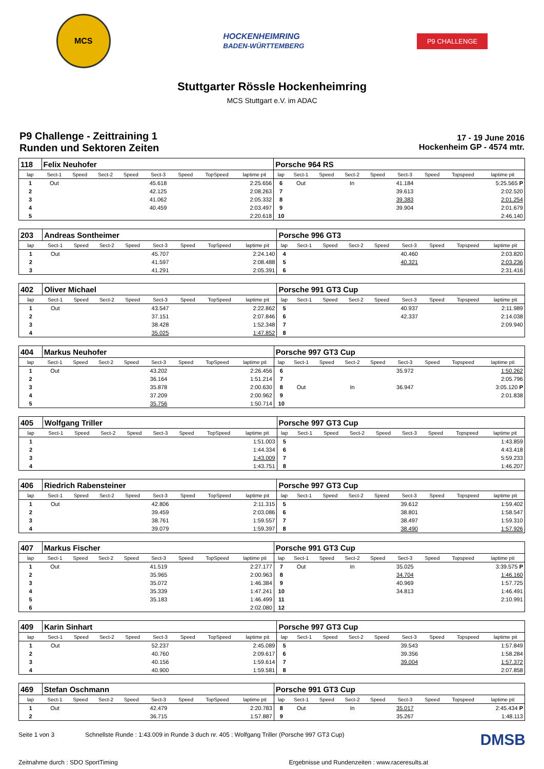MCS
HOCKENHEIMRING
BADEN-WÜRTTEMBERG
P9 CHALLENGE
Stuttgarter Rössle Hockenheimring
MCS Stuttgart e.V. im ADAC
P9 Challenge - Zeittraining 1
Runden und Sektoren Zeiten
17 - 19 June 2016
Hockenheim GP - 4574 mtr.
| 118 | Felix Neuhofer | | | | | | | | Porsche 964 RS | | | | | | | | |
| lap | Sect-1 | Speed | Sect-2 | Speed | Sect-3 | Speed | TopSpeed | laptime pit | lap | Sect-1 | Speed | Sect-2 | Speed | Sect-3 | Speed | Topspeed | laptime pit |
| 1 | Out | | | | 45.618 | | | 2:25.656 | 6 | Out | | In | | 41.184 | | | 5:25.565 P |
| 2 | | | | | 42.125 | | | 2:08.263 | 7 | | | | | 39.613 | | | 2:02.520 |
| 3 | | | | | 41.062 | | | 2:05.332 | 8 | | | | | 39.383 | | | 2:01.254 |
| 4 | | | | | 40.459 | | | 2:03.497 | 9 | | | | | 39.904 | | | 2:01.679 |
| 5 | | | | | | | | 2:20.618 | 10 | | | | | | | | 2:46.140 |
| 203 | Andreas Sontheimer | | | | | | | | Porsche 996 GT3 | | | | | | | | |
| lap | Sect-1 | Speed | Sect-2 | Speed | Sect-3 | Speed | TopSpeed | laptime pit | lap | Sect-1 | Speed | Sect-2 | Speed | Sect-3 | Speed | Topspeed | laptime pit |
| 1 | Out | | | | 45.707 | | | 2:24.140 | 4 | | | | | 40.460 | | | 2:03.820 |
| 2 | | | | | 41.597 | | | 2:08.488 | 5 | | | | | 40.321 | | | 2:03.236 |
| 3 | | | | | 41.291 | | | 2:05.391 | 6 | | | | | | | | 2:31.416 |
| 402 | Oliver Michael | | | | | | | | Porsche 991 GT3 Cup | | | | | | | | |
| lap | Sect-1 | Speed | Sect-2 | Speed | Sect-3 | Speed | TopSpeed | laptime pit | lap | Sect-1 | Speed | Sect-2 | Speed | Sect-3 | Speed | Topspeed | laptime pit |
| 1 | Out | | | | 43.547 | | | 2:22.862 | 5 | | | | | 40.937 | | | 2:11.989 |
| 2 | | | | | 37.151 | | | 2:07.846 | 6 | | | | | 42.337 | | | 2:14.038 |
| 3 | | | | | 38.428 | | | 1:52.348 | 7 | | | | | | | | 2:09.940 |
| 4 | | | | | 35.025 | | | 1:47.852 | 8 | | | | | | | | |
| 404 | Markus Neuhofer | | | | | | | | Porsche 997 GT3 Cup | | | | | | | | |
| lap | Sect-1 | Speed | Sect-2 | Speed | Sect-3 | Speed | TopSpeed | laptime pit | lap | Sect-1 | Speed | Sect-2 | Speed | Sect-3 | Speed | Topspeed | laptime pit |
| 1 | Out | | | | 43.202 | | | 2:26.456 | 6 | | | | | 35.972 | | | 1:50.262 |
| 2 | | | | | 36.164 | | | 1:51.214 | 7 | | | | | | | | 2:05.796 |
| 3 | | | | | 35.878 | | | 2:00.630 | 8 | Out | | In | | 36.947 | | | 3:05.120 P |
| 4 | | | | | 37.209 | | | 2:00.962 | 9 | | | | | | | | 2:01.838 |
| 5 | | | | | 35.756 | | | 1:50.714 | 10 | | | | | | | | |
| 405 | Wolfgang Triller | | | | | | | | Porsche 997 GT3 Cup | | | | | | | | |
| lap | Sect-1 | Speed | Sect-2 | Speed | Sect-3 | Speed | TopSpeed | laptime pit | lap | Sect-1 | Speed | Sect-2 | Speed | Sect-3 | Speed | Topspeed | laptime pit |
| 1 | | | | | | | | 1:51.003 | 5 | | | | | | | | 1:43.859 |
| 2 | | | | | | | | 1:44.334 | 6 | | | | | | | | 4:43.418 |
| 3 | | | | | | | | 1:43.009 | 7 | | | | | | | | 5:59.233 |
| 4 | | | | | | | | 1:43.751 | 8 | | | | | | | | 1:46.207 |
| 406 | Riedrich Rabensteiner | | | | | | | | Porsche 997 GT3 Cup | | | | | | | | |
| lap | Sect-1 | Speed | Sect-2 | Speed | Sect-3 | Speed | TopSpeed | laptime pit | lap | Sect-1 | Speed | Sect-2 | Speed | Sect-3 | Speed | Topspeed | laptime pit |
| 1 | Out | | | | 42.806 | | | 2:11.315 | 5 | | | | | 39.612 | | | 1:59.402 |
| 2 | | | | | 39.459 | | | 2:03.086 | 6 | | | | | 38.801 | | | 1:58.547 |
| 3 | | | | | 38.761 | | | 1:59.557 | 7 | | | | | 38.497 | | | 1:59.310 |
| 4 | | | | | 39.079 | | | 1:59.397 | 8 | | | | | 38.490 | | | 1:57.926 |
| 407 | Markus Fischer | | | | | | | | Porsche 991 GT3 Cup | | | | | | | | |
| lap | Sect-1 | Speed | Sect-2 | Speed | Sect-3 | Speed | TopSpeed | laptime pit | lap | Sect-1 | Speed | Sect-2 | Speed | Sect-3 | Speed | Topspeed | laptime pit |
| 1 | Out | | | | 41.519 | | | 2:27.177 | 7 | Out | | In | | 35.025 | | | 3:39.575 P |
| 2 | | | | | 35.965 | | | 2:00.963 | 8 | | | | | 34.704 | | | 1:46.160 |
| 3 | | | | | 35.072 | | | 1:46.384 | 9 | | | | | 40.969 | | | 1:57.725 |
| 4 | | | | | 35.339 | | | 1:47.241 | 10 | | | | | 34.813 | | | 1:46.491 |
| 5 | | | | | 35.183 | | | 1:46.499 | 11 | | | | | | | | 2:10.991 |
| 6 | | | | | | | | 2:02.080 | 12 | | | | | | | | |
| 409 | Karin Sinhart | | | | | | | | Porsche 997 GT3 Cup | | | | | | | | |
| lap | Sect-1 | Speed | Sect-2 | Speed | Sect-3 | Speed | TopSpeed | laptime pit | lap | Sect-1 | Speed | Sect-2 | Speed | Sect-3 | Speed | Topspeed | laptime pit |
| 1 | Out | | | | 52.237 | | | 2:45.089 | 5 | | | | | 39.543 | | | 1:57.849 |
| 2 | | | | | 40.760 | | | 2:09.617 | 6 | | | | | 39.356 | | | 1:58.284 |
| 3 | | | | | 40.156 | | | 1:59.614 | 7 | | | | | 39.004 | | | 1:57.372 |
| 4 | | | | | 40.900 | | | 1:59.581 | 8 | | | | | | | | 2:07.858 |
| 469 | Stefan Oschmann | | | | | | | | Porsche 991 GT3 Cup | | | | | | | | |
| lap | Sect-1 | Speed | Sect-2 | Speed | Sect-3 | Speed | TopSpeed | laptime pit | lap | Sect-1 | Speed | Sect-2 | Speed | Sect-3 | Speed | Topspeed | laptime pit |
| 1 | Out | | | | 42.479 | | | 2:20.783 | 8 | Out | | In | | 35.017 | | | 2:45.434 P |
| 2 | | | | | 36.715 | | | 1:57.887 | 9 | | | | | 35.267 | | | 1:48.113 |
Seite 1 von 3 Schnellste Runde : 1:43.009 in Runde 3 duch nr. 405 : Wolfgang Triller (Porsche 997 GT3 Cup) DMSB
Zeitnahme durch : SDO SportTiming Ergebnisse und Rundenzeiten : www.raceresults.at